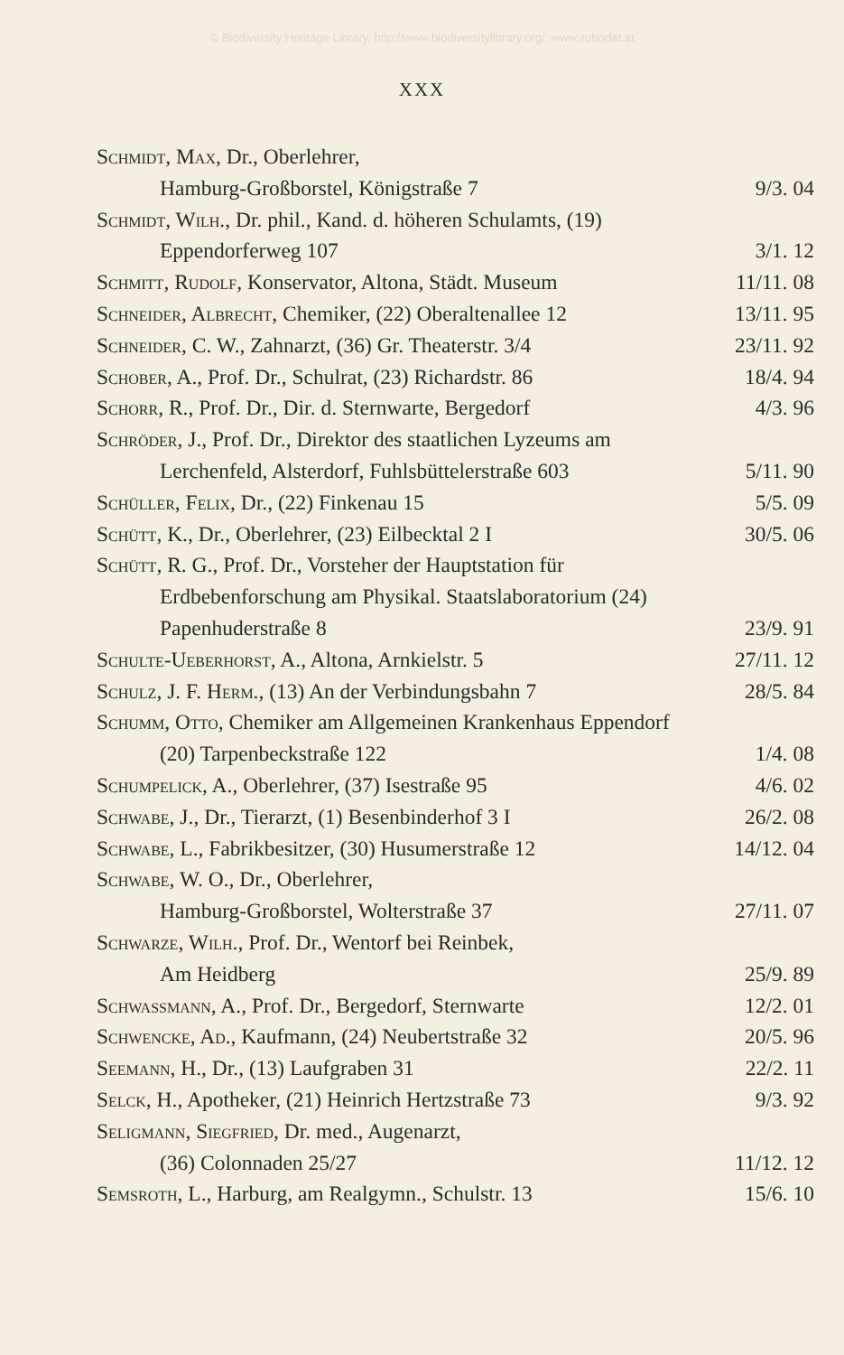© Biodiversity Heritage Library, http://www.biodiversitylibrary.org/; www.zobodat.at
XXX
Schmidt, Max, Dr., Oberlehrer,
Hamburg-Großborstel, Königstraße 7
9/3. 04
Schmidt, Wilh., Dr. phil., Kand. d. höheren Schulamts, (19) Eppendorferweg 107
3/1. 12
Schmitt, Rudolf, Konservator, Altona, Städt. Museum
11/11. 08
Schneider, Albrecht, Chemiker, (22) Oberaltenallee 12
13/11. 95
Schneider, C. W., Zahnarzt, (36) Gr. Theaterstr. 3/4
23/11. 92
Schober, A., Prof. Dr., Schulrat, (23) Richardstr. 86
18/4. 94
Schorr, R., Prof. Dr., Dir. d. Sternwarte, Bergedorf
4/3. 96
Schröder, J., Prof. Dr., Direktor des staatlichen Lyzeums am Lerchenfeld, Alsterdorf, Fuhlsbüttelerstraße 603
5/11. 90
Schüller, Felix, Dr., (22) Finkenau 15
5/5. 09
Schütt, K., Dr., Oberlehrer, (23) Eilbecktal 2 I
30/5. 06
Schütt, R. G., Prof. Dr., Vorsteher der Hauptstation für Erdbebenforschung am Physikal. Staatslaboratorium (24) Papenhuderstraße 8
23/9. 91
Schulte-Ueberhorst, A., Altona, Arnkielstr. 5
27/11. 12
Schulz, J. F. Herm., (13) An der Verbindungsbahn 7
28/5. 84
Schumm, Otto, Chemiker am Allgemeinen Krankenhaus Eppendorf (20) Tarpenbeckstraße 122
1/4. 08
Schumpelick, A., Oberlehrer, (37) Isestraße 95
4/6. 02
Schwabe, J., Dr., Tierarzt, (1) Besenbinderhof 3 I
26/2. 08
Schwabe, L., Fabrikbesitzer, (30) Husumerstraße 12
14/12. 04
Schwabe, W. O., Dr., Oberlehrer,
Hamburg-Großborstel, Wolterstraße 37
27/11. 07
Schwarze, Wilh., Prof. Dr., Wentorf bei Reinbek,
Am Heidberg
25/9. 89
Schwassmann, A., Prof. Dr., Bergedorf, Sternwarte
12/2. 01
Schwencke, Ad., Kaufmann, (24) Neubertstraße 32
20/5. 96
Seemann, H., Dr., (13) Laufgraben 31
22/2. 11
Selck, H., Apotheker, (21) Heinrich Hertzstraße 73
9/3. 92
Seligmann, Siegfried, Dr. med., Augenarzt,
(36) Colonnaden 25/27
11/12. 12
Semsroth, L., Harburg, am Realgymn., Schulstr. 13
15/6. 10